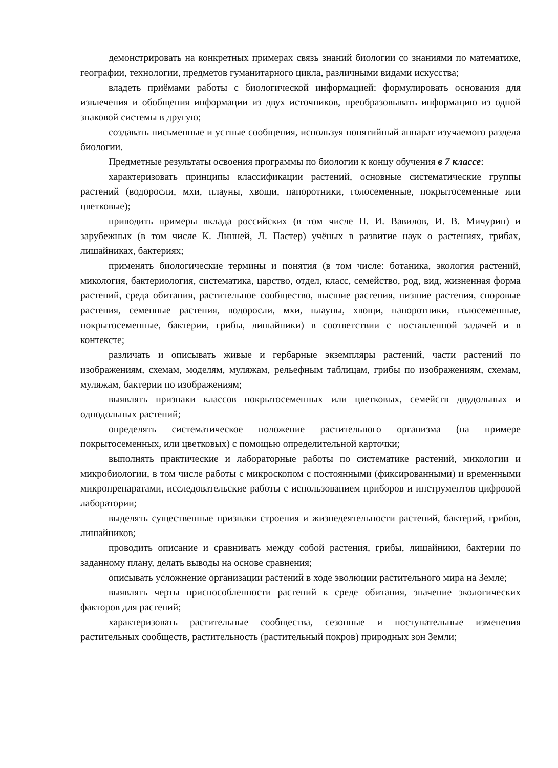демонстрировать на конкретных примерах связь знаний биологии со знаниями по математике, географии, технологии, предметов гуманитарного цикла, различными видами искусства;
владеть приёмами работы с биологической информацией: формулировать основания для извлечения и обобщения информации из двух источников, преобразовывать информацию из одной знаковой системы в другую;
создавать письменные и устные сообщения, используя понятийный аппарат изучаемого раздела биологии.
Предметные результаты освоения программы по биологии к концу обучения в 7 классе:
характеризовать принципы классификации растений, основные систематические группы растений (водоросли, мхи, плауны, хвощи, папоротники, голосеменные, покрытосеменные или цветковые);
приводить примеры вклада российских (в том числе Н. И. Вавилов, И. В. Мичурин) и зарубежных (в том числе К. Линней, Л. Пастер) учёных в развитие наук о растениях, грибах, лишайниках, бактериях;
применять биологические термины и понятия (в том числе: ботаника, экология растений, микология, бактериология, систематика, царство, отдел, класс, семейство, род, вид, жизненная форма растений, среда обитания, растительное сообщество, высшие растения, низшие растения, споровые растения, семенные растения, водоросли, мхи, плауны, хвощи, папоротники, голосеменные, покрытосеменные, бактерии, грибы, лишайники) в соответствии с поставленной задачей и в контексте;
различать и описывать живые и гербарные экземпляры растений, части растений по изображениям, схемам, моделям, муляжам, рельефным таблицам, грибы по изображениям, схемам, муляжам, бактерии по изображениям;
выявлять признаки классов покрытосеменных или цветковых, семейств двудольных и однодольных растений;
определять систематическое положение растительного организма (на примере покрытосеменных, или цветковых) с помощью определительной карточки;
выполнять практические и лабораторные работы по систематике растений, микологии и микробиологии, в том числе работы с микроскопом с постоянными (фиксированными) и временными микропрепаратами, исследовательские работы с использованием приборов и инструментов цифровой лаборатории;
выделять существенные признаки строения и жизнедеятельности растений, бактерий, грибов, лишайников;
проводить описание и сравнивать между собой растения, грибы, лишайники, бактерии по заданному плану, делать выводы на основе сравнения;
описывать усложнение организации растений в ходе эволюции растительного мира на Земле;
выявлять черты приспособленности растений к среде обитания, значение экологических факторов для растений;
характеризовать растительные сообщества, сезонные и поступательные изменения растительных сообществ, растительность (растительный покров) природных зон Земли;